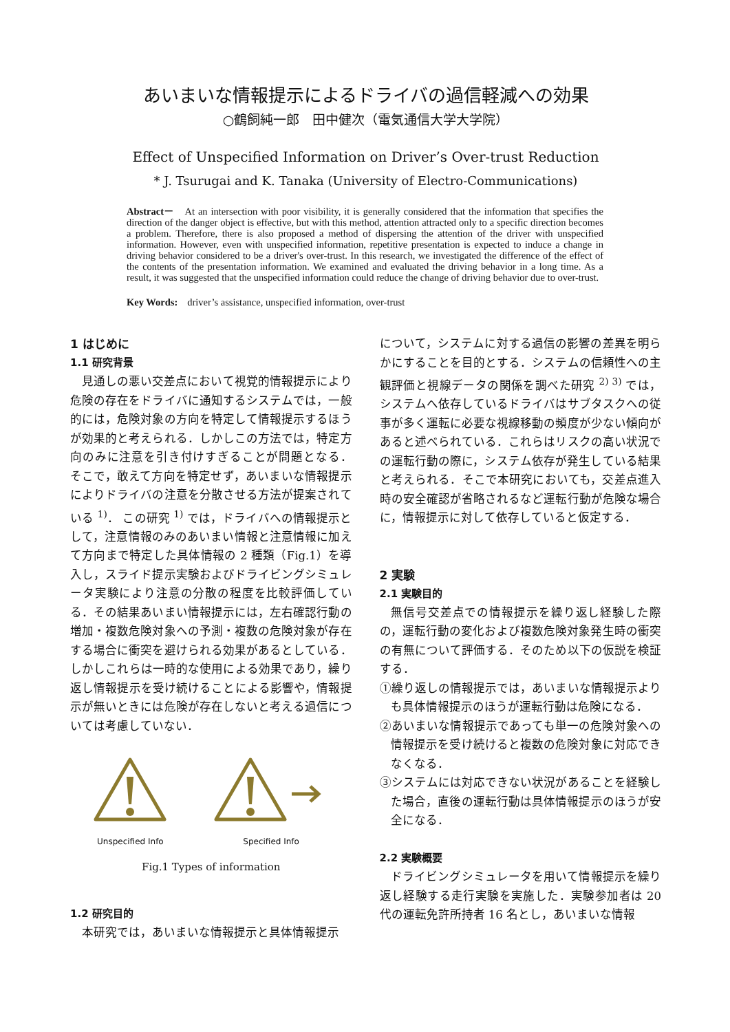あいまいな情報提示によるドライバの過信軽減への効果
○鶴飼純一郎　田中健次（電気通信大学大学院）
Effect of Unspecified Information on Driver’s Over-trust Reduction
* J. Tsurugai and K. Tanaka (University of Electro-Communications)
Abstract－　At an intersection with poor visibility, it is generally considered that the information that specifies the direction of the danger object is effective, but with this method, attention attracted only to a specific direction becomes a problem. Therefore, there is also proposed a method of dispersing the attention of the driver with unspecified information. However, even with unspecified information, repetitive presentation is expected to induce a change in driving behavior considered to be a driver's over-trust. In this research, we investigated the difference of the effect of the contents of the presentation information. We examined and evaluated the driving behavior in a long time. As a result, it was suggested that the unspecified information could reduce the change of driving behavior due to over-trust.
Key Words:　driver’s assistance, unspecified information, over-trust
1 はじめに
1.1 研究背景
見通しの悪い交差点において視覚的情報提示により危険の存在をドライバに通知するシステムでは，一般的には，危険対象の方向を特定して情報提示するほうが効果的と考えられる．しかしこの方法では，特定方向のみに注意を引き付けすぎることが問題となる． そこで，敢えて方向を特定せず，あいまいな情報提示によりドライバの注意を分散させる方法が提案されている <sup>1)</sup>． この研究 <sup>1)</sup> では，ドライバへの情報提示として，注意情報のみのあいまい情報と注意情報に加えて方向まで特定した具体情報の 2 種類（Fig.1）を導入し，スライド提示実験およびドライビングシミュレータ実験により注意の分散の程度を比較評価している．その結果あいまい情報提示には，左右確認行動の増加・複数危険対象への予測・複数の危険対象が存在する場合に衝突を避けられる効果があるとしている．しかしこれらは一時的な使用による効果であり，繰り返し情報提示を受け続けることによる影響や，情報提示が無いときには危険が存在しないと考える過信については考慮していない．
Unspecified Info Specified Info
Fig.1 Types of information
1.2 研究目的
本研究では，あいまいな情報提示と具体情報提示
について，システムに対する過信の影響の差異を明らかにすることを目的とする．システムの信頼性への主観評価と視線データの関係を調べた研究 <sup>2) 3)</sup> では，システムへ依存しているドライバはサブタスクへの従事が多く運転に必要な視線移動の頻度が少ない傾向があると述べられている．これらはリスクの高い状況での運転行動の際に，システム依存が発生している結果と考えられる．そこで本研究においても，交差点進入時の安全確認が省略されるなど運転行動が危険な場合に，情報提示に対して依存していると仮定する．
2 実験
2.1 実験目的
無信号交差点での情報提示を繰り返し経験した際の，運転行動の変化および複数危険対象発生時の衝突の有無について評価する．そのため以下の仮説を検証する．
①繰り返しの情報提示では，あいまいな情報提示よりも具体情報提示のほうが運転行動は危険になる．
②あいまいな情報提示であっても単一の危険対象への情報提示を受け続けると複数の危険対象に対応できなくなる．
③システムには対応できない状況があることを経験した場合，直後の運転行動は具体情報提示のほうが安全になる．
2.2 実験概要
ドライビングシミュレータを用いて情報提示を繰り返し経験する走行実験を実施した．実験参加者は 20 代の運転免許所持者 16 名とし，あいまいな情報